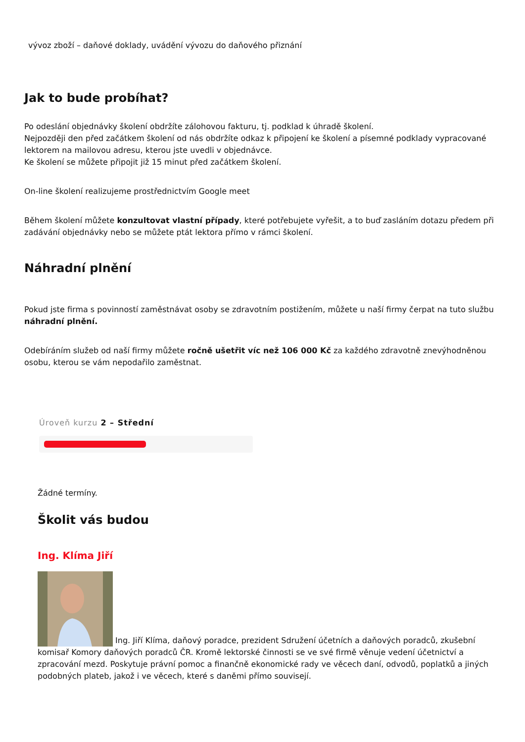vývoz zboží – daňové doklady, uvádění vývozu do daňového přiznání
Jak to bude probíhat?
Po odeslání objednávky školení obdržíte zálohovou fakturu, tj. podklad k úhradě školení.
Nejpozději den před začátkem školení od nás obdržíte odkaz k připojení ke školení a písemné podklady vypracované lektorem na mailovou adresu, kterou jste uvedli v objednávce.
Ke školení se můžete připojit již 15 minut před začátkem školení.
On-line školení realizujeme prostřednictvím Google meet
Během školení můžete konzultovat vlastní případy, které potřebujete vyřešit, a to buď zasláním dotazu předem při zadávání objednávky nebo se můžete ptát lektora přímo v rámci školení.
Náhradní plnění
Pokud jste firma s povinností zaměstnávat osoby se zdravotním postižením, můžete u naší firmy čerpat na tuto službu náhradní plnění.
Odebíráním služeb od naší firmy můžete ročně ušetřit víc než 106 000 Kč za každého zdravotně znevýhodněnou osobu, kterou se vám nepodařilo zaměstnat.
Úroveň kurzu 2 – Střední
Žádné termíny.
Školit vás budou
Ing. Klíma Jiří
Ing. Jiří Klíma, daňový poradce, prezident Sdružení účetních a daňových poradců, zkušební komisař Komory daňových poradců ČR. Kromě lektorské činnosti se ve své firmě věnuje vedení účetnictví a zpracování mezd. Poskytuje právní pomoc a finančně ekonomické rady ve věcech daní, odvodů, poplatků a jiných podobných plateb, jakož i ve věcech, které s daněmi přímo souvisejí.